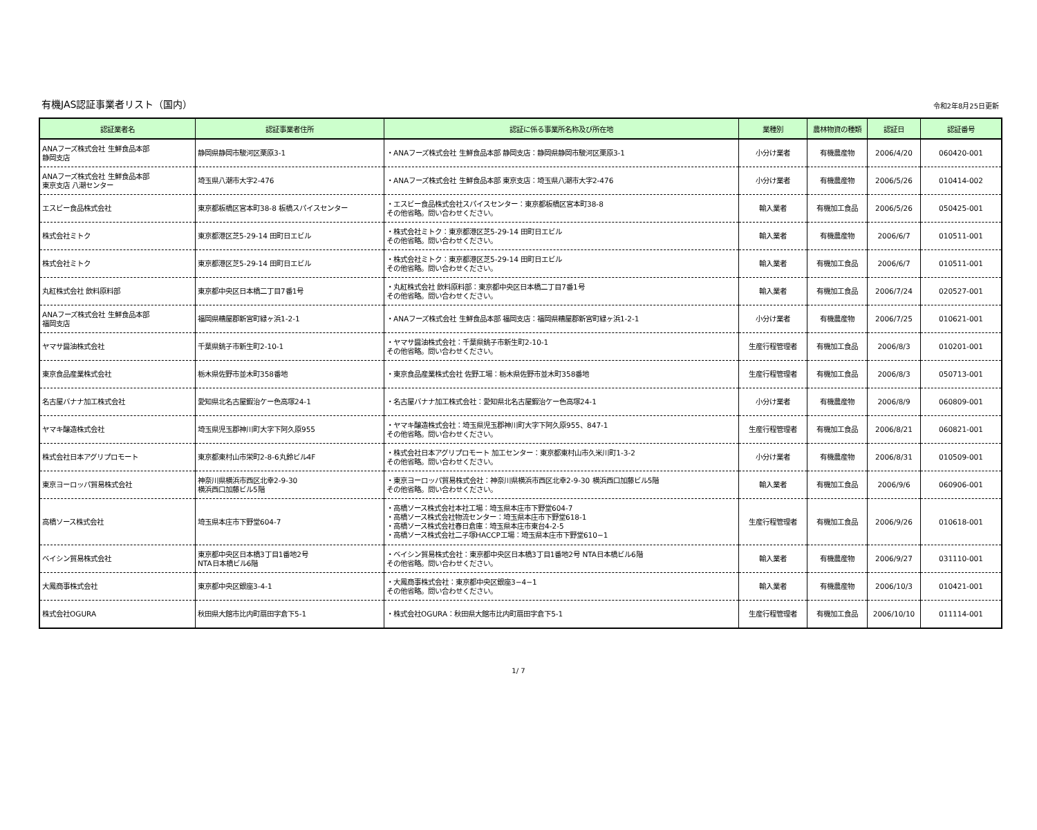有機JAS認証事業者リスト（国内）
令和2年8月25日更新
| 認証業者名 | 認証事業者住所 | 認証に係る事業所名称及び所在地 | 業種別 | 農林物資の種類 | 認証日 | 認証番号 |
| --- | --- | --- | --- | --- | --- | --- |
| ANAフーズ株式会社 生鮮食品本部 静岡支店 | 静岡県静岡市駿河区栗原3-1 | ・ANAフーズ株式会社 生鮮食品本部 静岡支店：静岡県静岡市駿河区栗原3-1 | 小分け業者 | 有機農産物 | 2006/4/20 | 060420-001 |
| ANAフーズ株式会社 生鮮食品本部 東京支店 八潮センター | 埼玉県八潮市大字2-476 | ・ANAフーズ株式会社 生鮮食品本部 東京支店：埼玉県八潮市大字2-476 | 小分け業者 | 有機農産物 | 2006/5/26 | 010414-002 |
| エスビー食品株式会社 | 東京都板橋区宮本町38-8 板橋スパイスセンター | ・エスビー食品株式会社スパイスセンター：東京都板橋区宮本町38-8 その他省略。問い合わせください。 | 輸入業者 | 有機加工食品 | 2006/5/26 | 050425-001 |
| 株式会社ミトク | 東京都港区芝5-29-14 田町日エビル | ・株式会社ミトク：東京都港区芝5-29-14 田町日エビル その他省略。問い合わせください。 | 輸入業者 | 有機農産物 | 2006/6/7 | 010511-001 |
| 株式会社ミトク | 東京都港区芝5-29-14 田町日エビル | ・株式会社ミトク：東京都港区芝5-29-14 田町日エビル その他省略。問い合わせください。 | 輸入業者 | 有機加工食品 | 2006/6/7 | 010511-001 |
| 丸紅株式会社 飲料原料部 | 東京都中央区日本橋二丁目7番1号 | ・丸紅株式会社 飲料原料部：東京都中央区日本橋二丁目7番1号 その他省略。問い合わせください。 | 輸入業者 | 有機加工食品 | 2006/7/24 | 020527-001 |
| ANAフーズ株式会社 生鮮食品本部 福岡支店 | 福岡県糟屋郡新宮町緑ヶ浜1-2-1 | ・ANAフーズ株式会社 生鮮食品本部 福岡支店：福岡県糟屋郡新宮町緑ヶ浜1-2-1 | 小分け業者 | 有機農産物 | 2006/7/25 | 010621-001 |
| ヤマサ醤油株式会社 | 千葉県銚子市新生町2-10-1 | ・ヤマサ醤油株式会社：千葉県銚子市新生町2-10-1 その他省略。問い合わせください。 | 生産行程管理者 | 有機加工食品 | 2006/8/3 | 010201-001 |
| 東京食品産業株式会社 | 栃木県佐野市並木町358番地 | ・東京食品産業株式会社 佐野工場：栃木県佐野市並木町358番地 | 生産行程管理者 | 有機加工食品 | 2006/8/3 | 050713-001 |
| 名古屋バナナ加工株式会社 | 愛知県北名古屋鍜治ケー色高塚24-1 | ・名古屋バナナ加工株式会社：愛知県北名古屋鍜治ケー色高塚24-1 | 小分け業者 | 有機農産物 | 2006/8/9 | 060809-001 |
| ヤマキ醸造株式会社 | 埼玉県児玉郡神川町大字下阿久原955 | ・ヤマキ醸造株式会社：埼玉県児玉郡神川町大字下阿久原955、847-1 その他省略。問い合わせください。 | 生産行程管理者 | 有機加工食品 | 2006/8/21 | 060821-001 |
| 株式会社日本アグリプロモート | 東京都東村山市栄町2-8-6丸鈴ビル4F | ・株式会社日本アグリプロモート 加工センター：東京都東村山市久米川町1-3-2 その他省略。問い合わせください。 | 小分け業者 | 有機農産物 | 2006/8/31 | 010509-001 |
| 東京ヨーロッパ貿易株式会社 | 神奈川県横浜市西区北幸2-9-30 横浜西口加藤ビル5階 | ・東京ヨーロッパ貿易株式会社：神奈川県横浜市西区北幸2-9-30 横浜西口加藤ビル5階 その他省略。問い合わせください。 | 輸入業者 | 有機加工食品 | 2006/9/6 | 060906-001 |
| 高橋ソース株式会社 | 埼玉県本庄市下野堂604-7 | ・高橋ソース株式会社本社工場：埼玉県本庄市下野堂604-7 ・高橋ソース株式会社物流センター：埼玉県本庄市下野堂618-1 ・高橋ソース株式会社春日倉庫：埼玉県本庄市東台4-2-5 ・高橋ソース株式会社二子塚HACCP工場：埼玉県本庄市下野堂610−1 | 生産行程管理者 | 有機加工食品 | 2006/9/26 | 010618-001 |
| ベイシン貿易株式会社 | 東京都中央区日本橋3丁目1番地2号 NTA日本橋ビル6階 | ・ベイシン貿易株式会社：東京都中央区日本橋3丁目1番地2号 NTA日本橋ビル6階 その他省略。問い合わせください。 | 輸入業者 | 有機農産物 | 2006/9/27 | 031110-001 |
| 大鳳商事株式会社 | 東京都中央区銀座3-4-1 | ・大鳳商事株式会社：東京都中央区銀座3−4−1 その他省略。問い合わせください。 | 輸入業者 | 有機農産物 | 2006/10/3 | 010421-001 |
| 株式会社OGURA | 秋田県大館市比内町扇田字倉下5-1 | ・株式会社OGURA：秋田県大館市比内町扇田字倉下5-1 | 生産行程管理者 | 有機加工食品 | 2006/10/10 | 011114-001 |
1/ 7